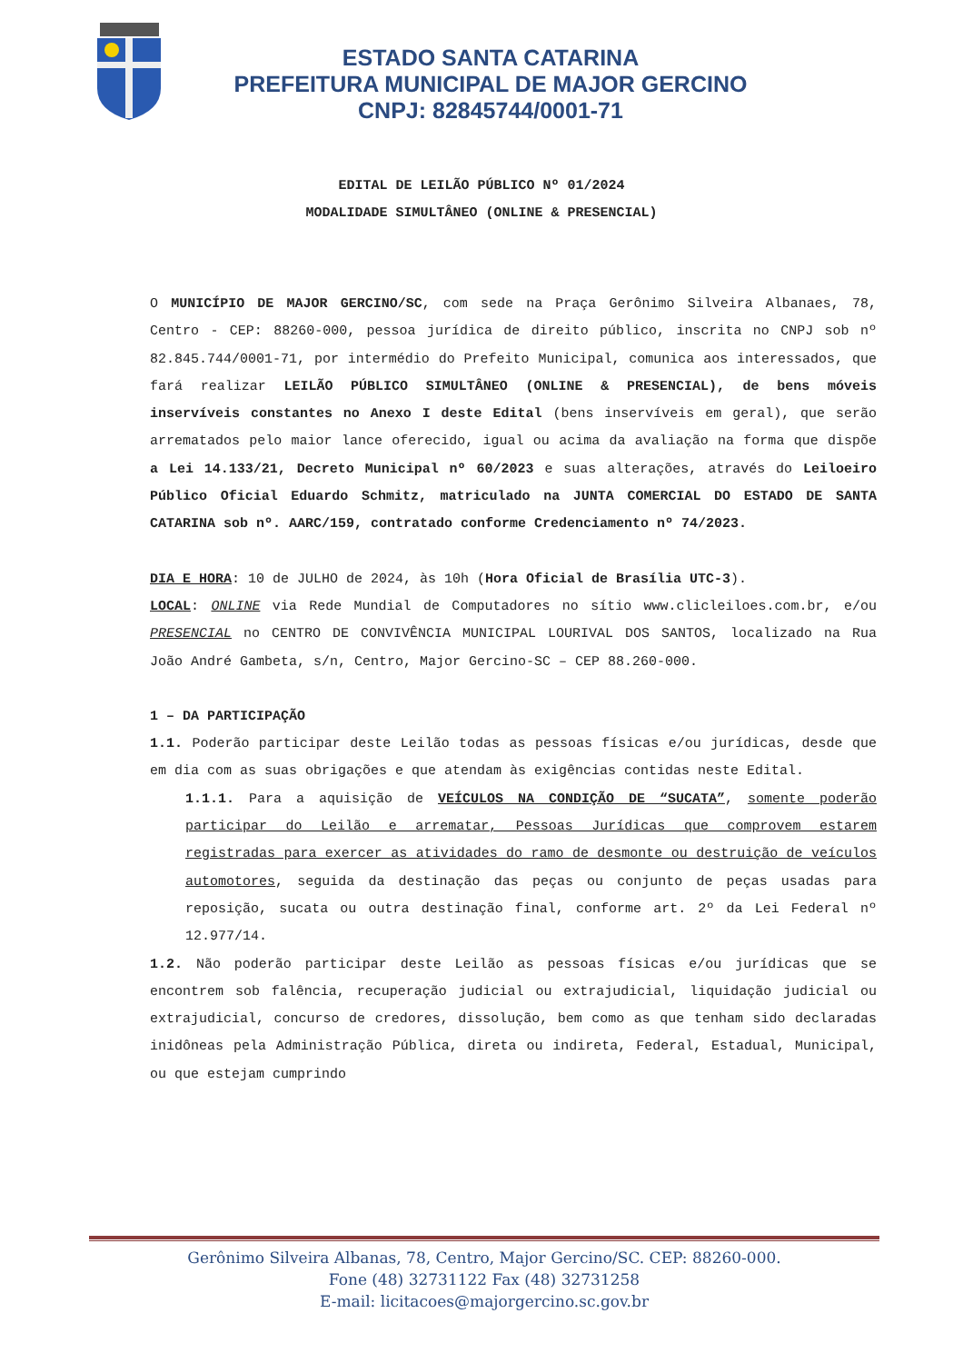ESTADO SANTA CATARINA
PREFEITURA MUNICIPAL DE MAJOR GERCINO
CNPJ: 82845744/0001-71
EDITAL DE LEILÃO PÚBLICO Nº 01/2024
MODALIDADE SIMULTÂNEO (ONLINE & PRESENCIAL)
O MUNICÍPIO DE MAJOR GERCINO/SC, com sede na Praça Gerônimo Silveira Albanaes, 78, Centro - CEP: 88260-000, pessoa jurídica de direito público, inscrita no CNPJ sob nº 82.845.744/0001-71, por intermédio do Prefeito Municipal, comunica aos interessados, que fará realizar LEILÃO PÚBLICO SIMULTÂNEO (ONLINE & PRESENCIAL), de bens móveis inservíveis constantes no Anexo I deste Edital (bens inservíveis em geral), que serão arrematados pelo maior lance oferecido, igual ou acima da avaliação na forma que dispõe a Lei 14.133/21, Decreto Municipal nº 60/2023 e suas alterações, através do Leiloeiro Público Oficial Eduardo Schmitz, matriculado na JUNTA COMERCIAL DO ESTADO DE SANTA CATARINA sob nº. AARC/159, contratado conforme Credenciamento nº 74/2023.
DIA E HORA: 10 de JULHO de 2024, às 10h (Hora Oficial de Brasília UTC-3).
LOCAL: ONLINE via Rede Mundial de Computadores no sítio www.clicleiloes.com.br, e/ou PRESENCIAL no CENTRO DE CONVIVÊNCIA MUNICIPAL LOURIVAL DOS SANTOS, localizado na Rua João André Gambeta, s/n, Centro, Major Gercino-SC – CEP 88.260-000.
1 – DA PARTICIPAÇÃO
1.1. Poderão participar deste Leilão todas as pessoas físicas e/ou jurídicas, desde que em dia com as suas obrigações e que atendam às exigências contidas neste Edital.
1.1.1. Para a aquisição de VEÍCULOS NA CONDIÇÃO DE “SUCATA”, somente poderão participar do Leilão e arrematar, Pessoas Jurídicas que comprovem estarem registradas para exercer as atividades do ramo de desmonte ou destruição de veículos automotores, seguida da destinação das peças ou conjunto de peças usadas para reposição, sucata ou outra destinação final, conforme art. 2º da Lei Federal nº 12.977/14.
1.2. Não poderão participar deste Leilão as pessoas físicas e/ou jurídicas que se encontrem sob falência, recuperação judicial ou extrajudicial, liquidação judicial ou extrajudicial, concurso de credores, dissolução, bem como as que tenham sido declaradas inidôneas pela Administração Pública, direta ou indireta, Federal, Estadual, Municipal, ou que estejam cumprindo
Gerônimo Silveira Albanas, 78, Centro, Major Gercino/SC. CEP: 88260-000.
Fone (48) 32731122 Fax (48) 32731258
E-mail: licitacoes@majorgercino.sc.gov.br